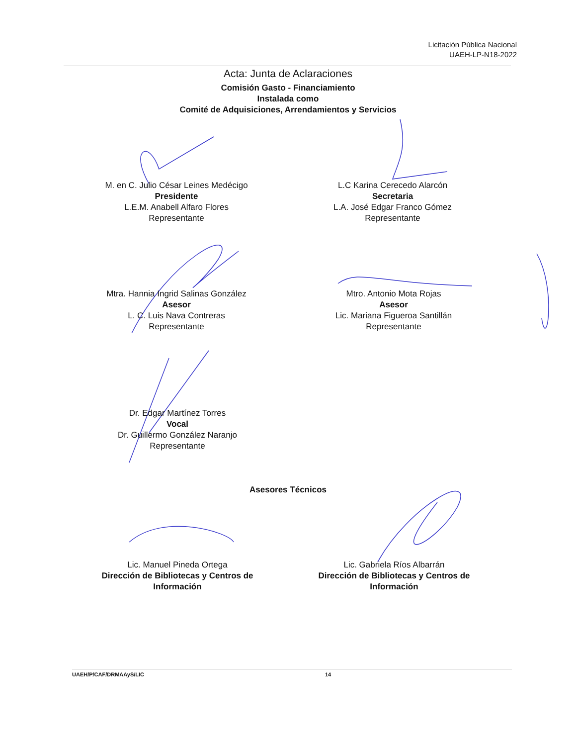Licitación Pública Nacional
UAEH-LP-N18-2022
Acta: Junta de Aclaraciones
Comisión Gasto - Financiamiento
Instalada como
Comité de Adquisiciones, Arrendamientos y Servicios
M. en C. Julio César Leines Medécigo
Presidente
L.E.M. Anabell Alfaro Flores
Representante
L.C Karina Cerecedo Alarcón
Secretaria
L.A. José Edgar Franco Gómez
Representante
Mtra. Hannia Ingrid Salinas González
Asesor
L. C. Luis Nava Contreras
Representante
Mtro. Antonio Mota Rojas
Asesor
Lic. Mariana Figueroa Santillán
Representante
Dr. Edgar Martínez Torres
Vocal
Dr. Guillermo González Naranjo
Representante
Asesores Técnicos
Lic. Manuel Pineda Ortega
Dirección de Bibliotecas y Centros de Información
Lic. Gabriela Ríos Albarrán
Dirección de Bibliotecas y Centros de Información
UAEH/P/CAF/DRMAAyS/LIC 14